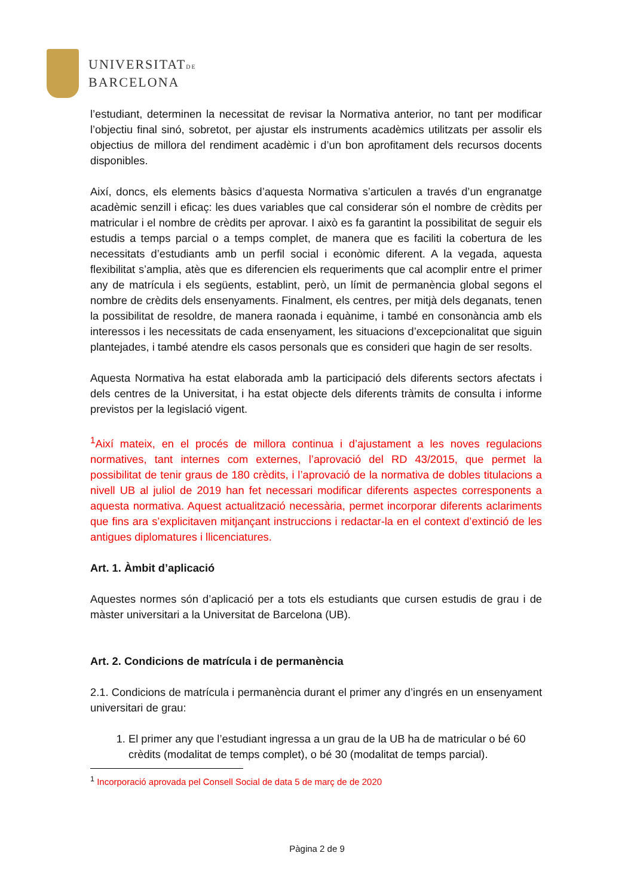UNIVERSITATDE
BARCELONA
l’estudiant, determinen la necessitat de revisar la Normativa anterior, no tant per modificar l’objectiu final sinó, sobretot, per ajustar els instruments acadèmics utilitzats per assolir els objectius de millora del rendiment acadèmic i d’un bon aprofitament dels recursos docents disponibles.
Així, doncs, els elements bàsics d’aquesta Normativa s’articulen a través d’un engranatge acadèmic senzill i eficaç: les dues variables que cal considerar són el nombre de crèdits per matricular i el nombre de crèdits per aprovar. I això es fa garantint la possibilitat de seguir els estudis a temps parcial o a temps complet, de manera que es faciliti la cobertura de les necessitats d’estudiants amb un perfil social i econòmic diferent. A la vegada, aquesta flexibilitat s’amplia, atès que es diferencien els requeriments que cal acomplir entre el primer any de matrícula i els següents, establint, però, un límit de permanència global segons el nombre de crèdits dels ensenyaments. Finalment, els centres, per mitjà dels deganats, tenen la possibilitat de resoldre, de manera raonada i equànime, i també en consonància amb els interessos i les necessitats de cada ensenyament, les situacions d’excepcionalitat que siguin plantejades, i també atendre els casos personals que es consideri que hagin de ser resolts.
Aquesta Normativa ha estat elaborada amb la participació dels diferents sectors afectats i dels centres de la Universitat, i ha estat objecte dels diferents tràmits de consulta i informe previstos per la legislació vigent.
<sup>1</sup> Així mateix, en el procés de millora continua i d’ajustament a les noves regulacions normatives, tant internes com externes, l’aprovació del RD 43/2015, que permet la possibilitat de tenir graus de 180 crèdits, i l’aprovació de la normativa de dobles titulacions a nivell UB al juliol de 2019 han fet necessari modificar diferents aspectes corresponents a aquesta normativa. Aquest actualització necessària, permet incorporar diferents aclariments que fins ara s’explicitaven mitjançant instruccions i redactar-la en el context d’extinció de les antigues diplomatures i llicenciatures.
Art. 1. Àmbit d’aplicació
Aquestes normes són d’aplicació per a tots els estudiants que cursen estudis de grau i de màster universitari a la Universitat de Barcelona (UB).
Art. 2. Condicions de matrícula i de permanència
2.1. Condicions de matrícula i permanència durant el primer any d’ingrés en un ensenyament universitari de grau:
1. El primer any que l’estudiant ingressa a un grau de la UB ha de matricular o bé 60 crèdits (modalitat de temps complet), o bé 30 (modalitat de temps parcial).
<sup>1</sup> Incorporació aprovada pel Consell Social de data 5 de març de de 2020
Pàgina 2 de 9